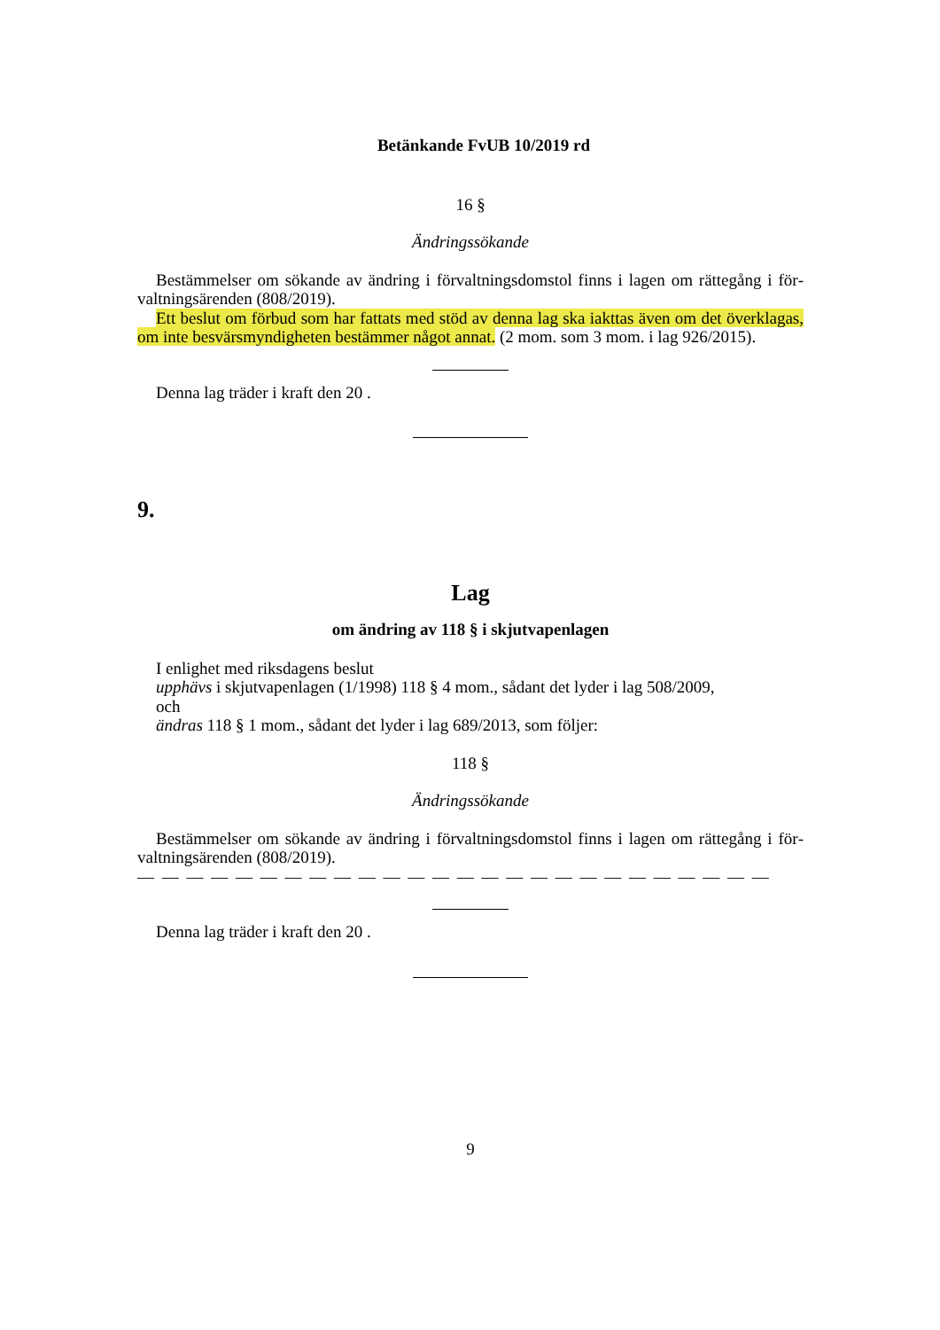Betänkande FvUB 10/2019 rd
16 §
Ändringssökande
Bestämmelser om sökande av ändring i förvaltningsdomstol finns i lagen om rättegång i för­valtningsärenden (808/2019).
Ett beslut om förbud som har fattats med stöd av denna lag ska iakttas även om det överklagas, om inte besvärsmyndigheten bestämmer något annat. (2 mom. som 3 mom. i lag 926/2015).
Denna lag träder i kraft den 20 .
9.
Lag
om ändring av 118 § i skjutvapenlagen
I enlighet med riksdagens beslut
upphävs i skjutvapenlagen (1/1998) 118 § 4 mom., sådant det lyder i lag 508/2009,
och
ändras 118 § 1 mom., sådant det lyder i lag 689/2013, som följer:
118 §
Ändringssökande
Bestämmelser om sökande av ändring i förvaltningsdomstol finns i lagen om rättegång i för­valtningsärenden (808/2019).
— — — — — — — — — — — — — — — — — — — — — — — — — —
Denna lag träder i kraft den 20 .
9